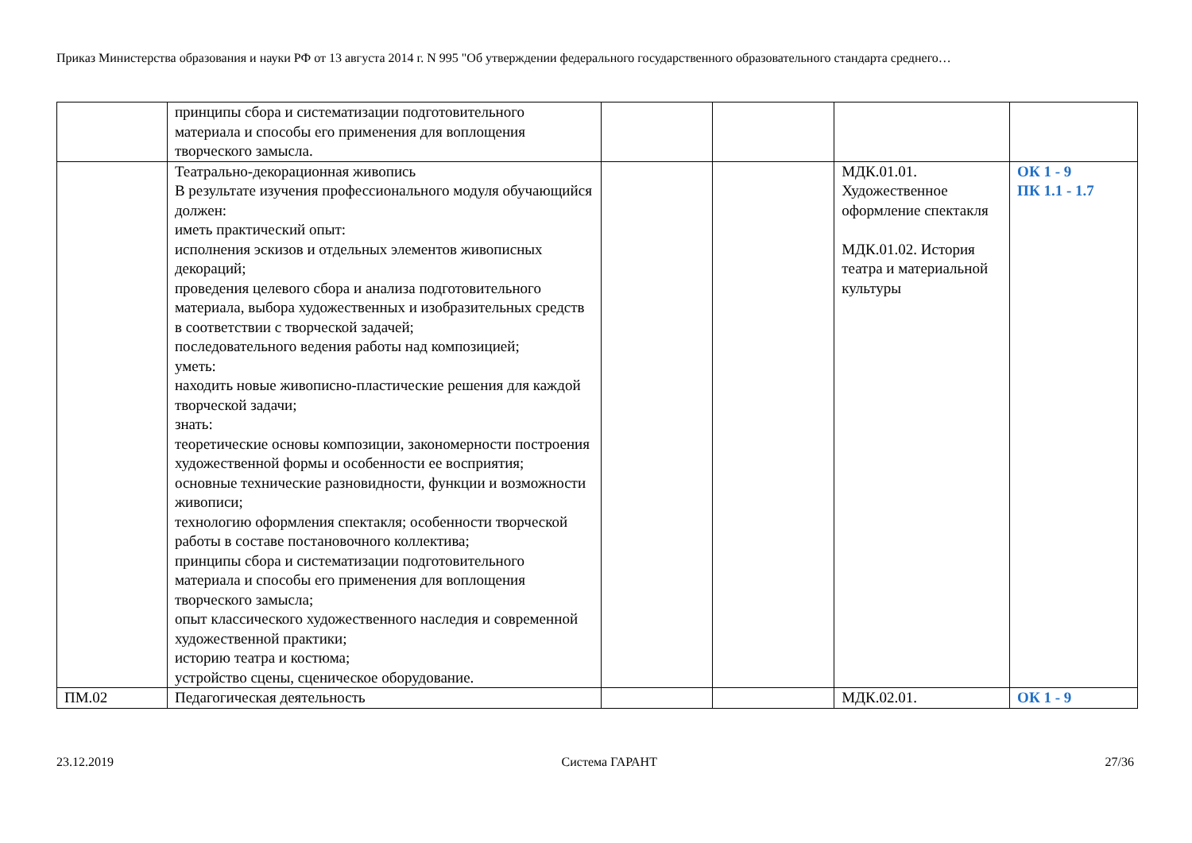Приказ Министерства образования и науки РФ от 13 августа 2014 г. N 995 "Об утверждении федерального государственного образовательного стандарта среднего…
| | принципы сбора и систематизации подготовительного материала и способы его применения для воплощения творческого замысла. | | | | |
| | Театрально-декорационная живопись В результате изучения профессионального модуля обучающийся должен: иметь практический опыт: исполнения эскизов и отдельных элементов живописных декораций; проведения целевого сбора и анализа подготовительного материала, выбора художественных и изобразительных средств в соответствии с творческой задачей; последовательного ведения работы над композицией; уметь: находить новые живописно-пластические решения для каждой творческой задачи; знать: теоретические основы композиции, закономерности построения художественной формы и особенности ее восприятия; основные технические разновидности, функции и возможности живописи; технологию оформления спектакля; особенности творческой работы в составе постановочного коллектива; принципы сбора и систематизации подготовительного материала и способы его применения для воплощения творческого замысла; опыт классического художественного наследия и современной художественной практики; историю театра и костюма; устройство сцены, сценическое оборудование. | | | МДК.01.01. Художественное оформление спектакля МДК.01.02. История театра и материальной культуры | ОК 1 - 9 ПК 1.1 - 1.7 |
| ПМ.02 | Педагогическая деятельность | | | МДК.02.01. | ОК 1 - 9 |
23.12.2019 Система ГАРАНТ 27/36